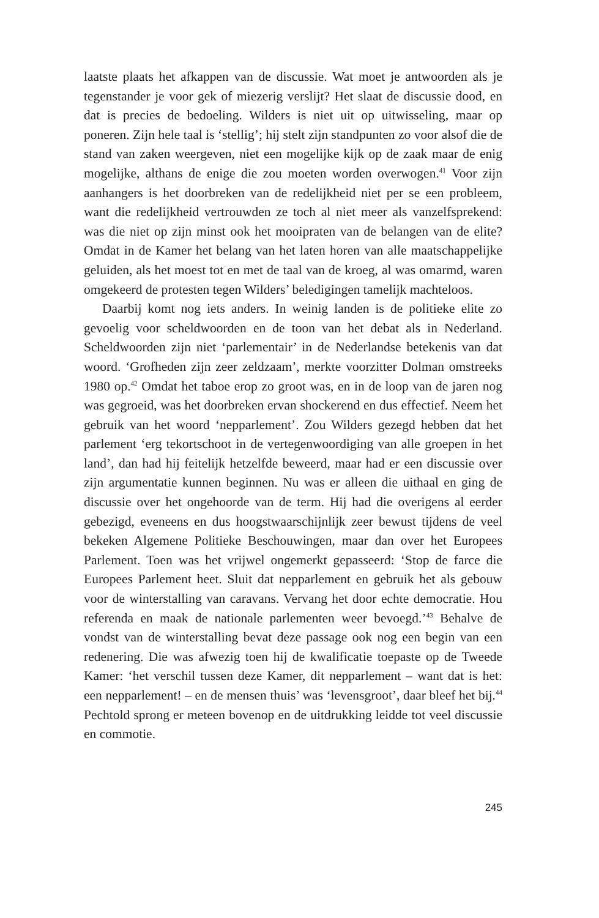laatste plaats het afkappen van de discussie. Wat moet je antwoorden als je tegenstander je voor gek of miezerig verslijt? Het slaat de discussie dood, en dat is precies de bedoeling. Wilders is niet uit op uitwisseling, maar op poneren. Zijn hele taal is ‘stellig’; hij stelt zijn standpunten zo voor alsof die de stand van zaken weergeven, niet een mogelijke kijk op de zaak maar de enig mogelijke, althans de enige die zou moeten worden overwogen.<sup>41</sup> Voor zijn aanhangers is het doorbreken van de redelijkheid niet per se een probleem, want die redelijkheid vertrouwden ze toch al niet meer als vanzelfsprekend: was die niet op zijn minst ook het mooipraten van de belangen van de elite? Omdat in de Kamer het belang van het laten horen van alle maatschappelijke geluiden, als het moest tot en met de taal van de kroeg, al was omarmd, waren omgekeerd de protesten tegen Wilders’ beledigingen tamelijk machteloos.
Daarbij komt nog iets anders. In weinig landen is de politieke elite zo gevoelig voor scheldwoorden en de toon van het debat als in Nederland. Scheldwoorden zijn niet ‘parlementair’ in de Nederlandse betekenis van dat woord. ‘Grofheden zijn zeer zeldzaam’, merkte voorzitter Dolman omstreeks 1980 op.<sup>42</sup> Omdat het taboe erop zo groot was, en in de loop van de jaren nog was gegroeid, was het doorbreken ervan shockerend en dus effectief. Neem het gebruik van het woord ‘nepparlement’. Zou Wilders gezegd hebben dat het parlement ‘erg tekortschoot in de vertegenwoordiging van alle groepen in het land’, dan had hij feitelijk hetzelfde beweerd, maar had er een discussie over zijn argumentatie kunnen beginnen. Nu was er alleen die uithaal en ging de discussie over het ongehoorde van de term. Hij had die overigens al eerder gebezigd, eveneens en dus hoogstwaarschijnlijk zeer bewust tijdens de veel bekeken Algemene Politieke Beschouwingen, maar dan over het Europees Parlement. Toen was het vrijwel ongemerkt gepasseerd: ‘Stop de farce die Europees Parlement heet. Sluit dat nepparlement en gebruik het als gebouw voor de winterstalling van caravans. Vervang het door echte democratie. Hou referenda en maak de nationale parlementen weer bevoegd.’<sup>43</sup> Behalve de vondst van de winterstalling bevat deze passage ook nog een begin van een redenering. Die was afwezig toen hij de kwalificatie toepaste op de Tweede Kamer: ‘het verschil tussen deze Kamer, dit nepparlement – want dat is het: een nepparlement! – en de mensen thuis’ was ‘levensgroot’, daar bleef het bij.<sup>44</sup> Pechtold sprong er meteen bovenop en de uitdrukking leidde tot veel discussie en commotie.
245